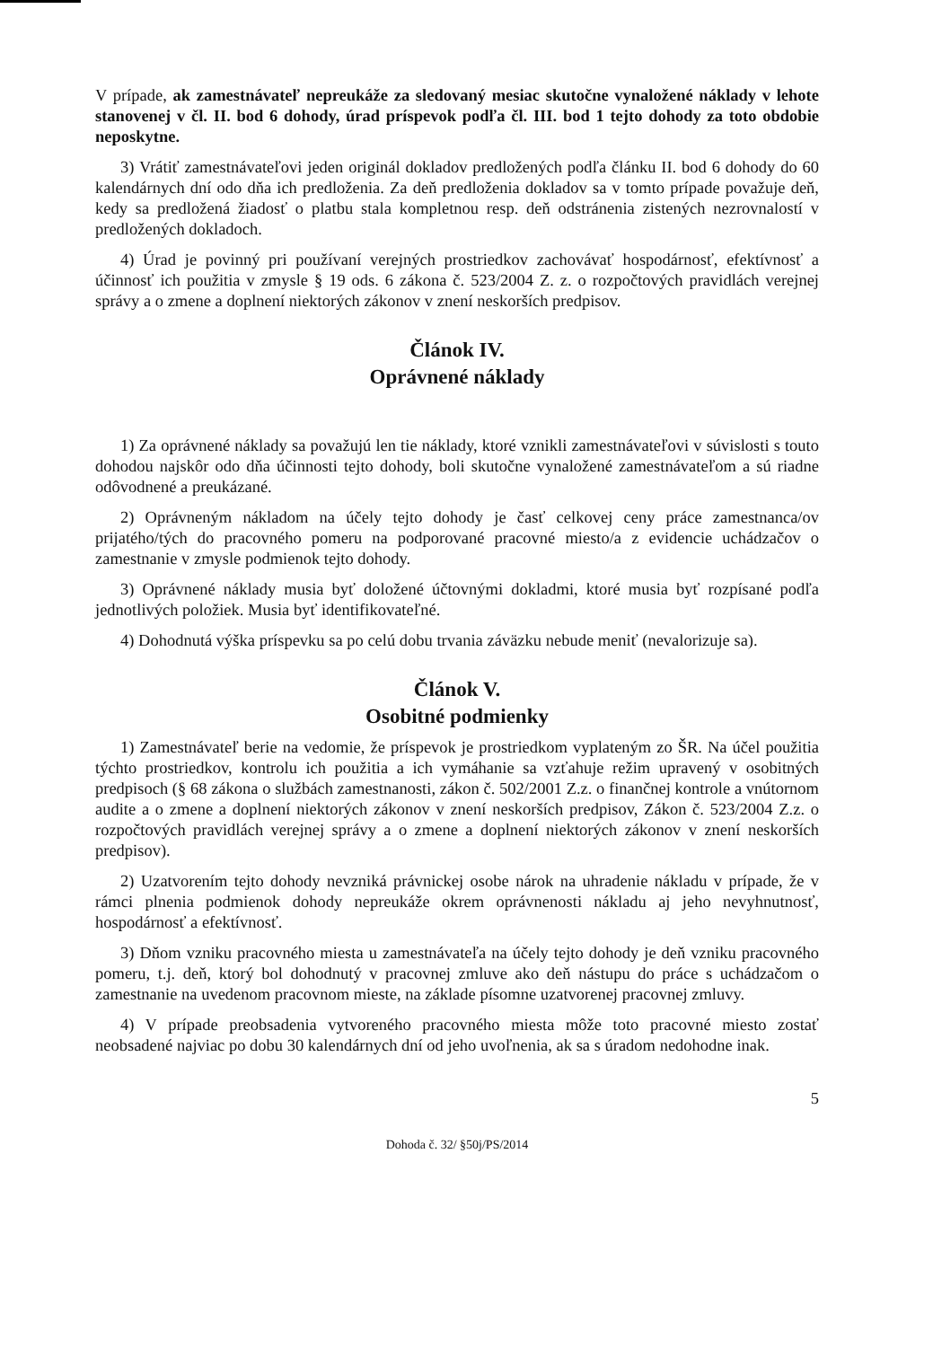V prípade, ak zamestnávateľ nepreukáže za sledovaný mesiac skutočne vynaložené náklady v lehote stanovenej v čl. II. bod 6 dohody, úrad príspevok podľa čl. III. bod 1 tejto dohody za toto obdobie neposkytne.
3) Vrátiť zamestnávateľovi jeden originál dokladov predložených podľa článku II. bod 6 dohody do 60 kalendárnych dní odo dňa ich predloženia. Za deň predloženia dokladov sa v tomto prípade považuje deň, kedy sa predložená žiadosť o platbu stala kompletnou resp. deň odstránenia zistených nezrovnalostí v predložených dokladoch.
4) Úrad je povinný pri používaní verejných prostriedkov zachovávať hospodárnosť, efektívnosť a účinnosť ich použitia v zmysle § 19 ods. 6 zákona č. 523/2004 Z. z. o rozpočtových pravidlách verejnej správy a o zmene a doplnení niektorých zákonov v znení neskorších predpisov.
Článok IV.
Oprávnené náklady
1) Za oprávnené náklady sa považujú len tie náklady, ktoré vznikli zamestnávateľovi v súvislosti s touto dohodou najskôr odo dňa účinnosti tejto dohody, boli skutočne vynaložené zamestnávateľom a sú riadne odôvodnené a preukázané.
2) Oprávneným nákladom na účely tejto dohody je časť celkovej ceny práce zamestnanca/ov prijatého/tých do pracovného pomeru na podporované pracovné miesto/a z evidencie uchádzačov o zamestnanie v zmysle podmienok tejto dohody.
3) Oprávnené náklady musia byť doložené účtovnými dokladmi, ktoré musia byť rozpísané podľa jednotlivých položiek. Musia byť identifikovateľné.
4) Dohodnutá výška príspevku sa po celú dobu trvania záväzku nebude meniť (nevalorizuje sa).
Článok V.
Osobitné podmienky
1) Zamestnávateľ berie na vedomie, že príspevok je prostriedkom vyplateným zo ŠR. Na účel použitia týchto prostriedkov, kontrolu ich použitia a ich vymáhanie sa vzťahuje režim upravený v osobitných predpisoch (§ 68 zákona o službách zamestnanosti, zákon č. 502/2001 Z.z. o finančnej kontrole a vnútornom audite a o zmene a doplnení niektorých zákonov v znení neskorších predpisov, Zákon č. 523/2004 Z.z. o rozpočtových pravidlách verejnej správy a o zmene a doplnení niektorých zákonov v znení neskorších predpisov).
2) Uzatvorením tejto dohody nevzniká právnickej osobe nárok na uhradenie nákladu v prípade, že v rámci plnenia podmienok dohody nepreukáže okrem oprávnenosti nákladu aj jeho nevyhnutnosť, hospodárnosť a efektívnosť.
3) Dňom vzniku pracovného miesta u zamestnávateľa na účely tejto dohody je deň vzniku pracovného pomeru, t.j. deň, ktorý bol dohodnutý v pracovnej zmluve ako deň nástupu do práce s uchádzačom o zamestnanie na uvedenom pracovnom mieste, na základe písomne uzatvorenej pracovnej zmluvy.
4) V prípade preobsadenia vytvoreného pracovného miesta môže toto pracovné miesto zostať neobsadené najviac po dobu 30 kalendárnych dní od jeho uvoľnenia, ak sa s úradom nedohodne inak.
5
Dohoda č. 32/ §50j/PS/2014